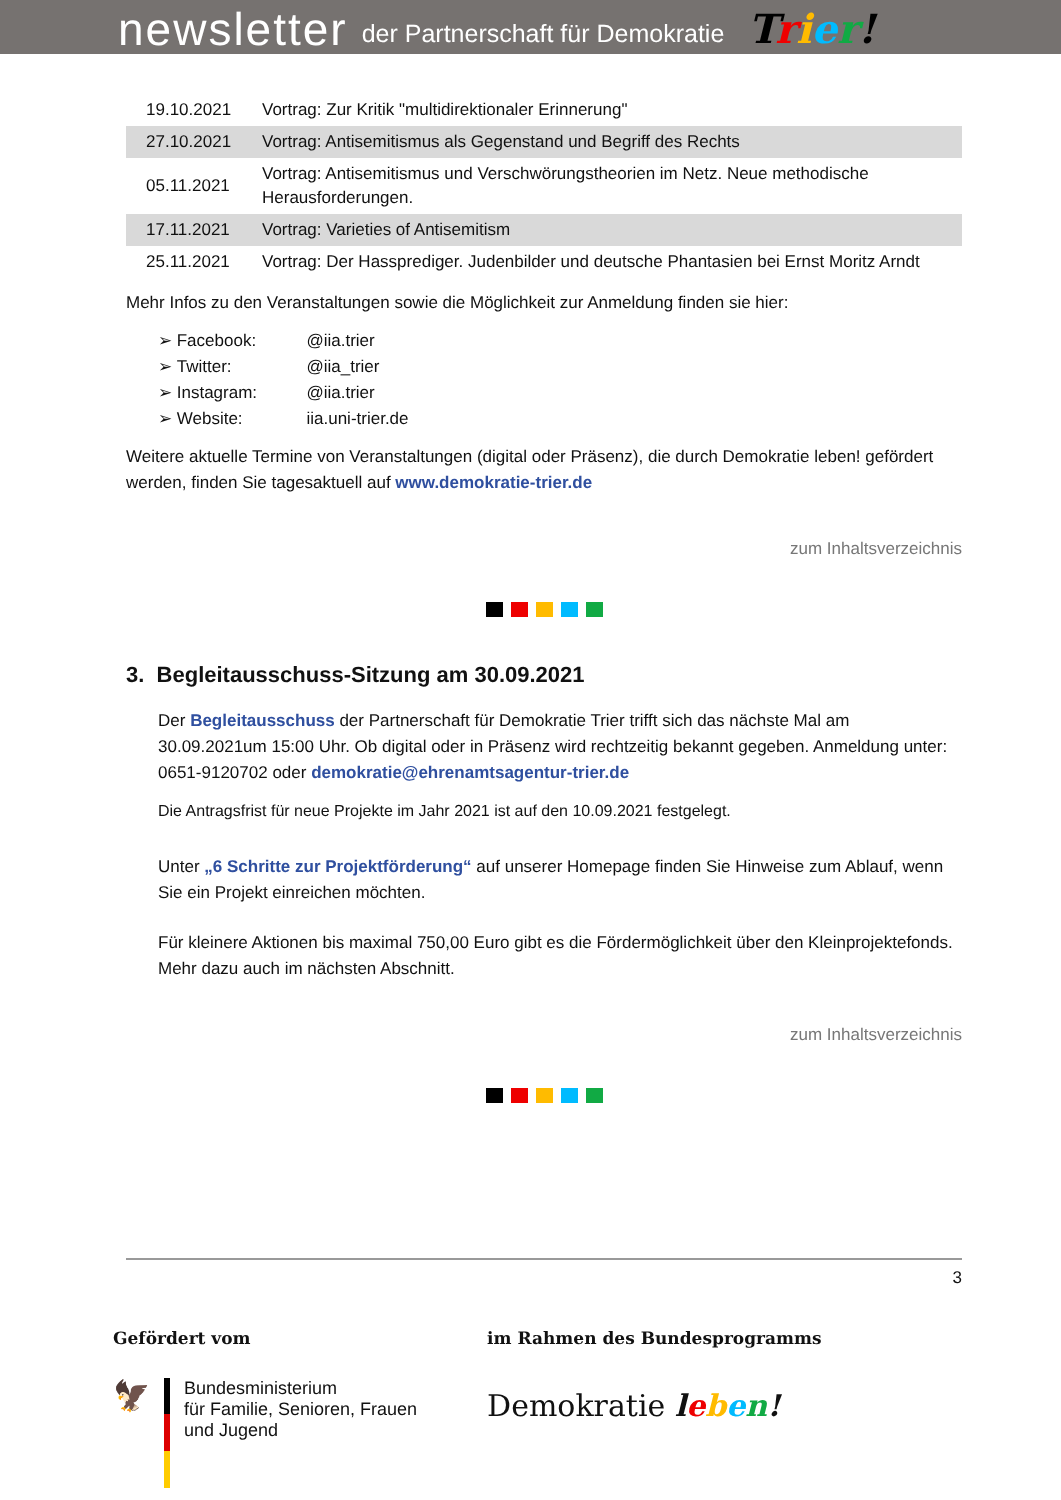newsletter der Partnerschaft für Demokratie Trier!
| 19.10.2021 | Vortrag: Zur Kritik "multidirektionaler Erinnerung" |
| 27.10.2021 | Vortrag: Antisemitismus als Gegenstand und Begriff des Rechts |
| 05.11.2021 | Vortrag: Antisemitismus und Verschwörungstheorien im Netz. Neue methodische Herausforderungen. |
| 17.11.2021 | Vortrag: Varieties of Antisemitism |
| 25.11.2021 | Vortrag: Der Hassprediger. Judenbilder und deutsche Phantasien bei Ernst Moritz Arndt |
Mehr Infos zu den Veranstaltungen sowie die Möglichkeit zur Anmeldung finden sie hier:
➢ Facebook: @iia.trier
➢ Twitter: @iia_trier
➢ Instagram: @iia.trier
➢ Website: iia.uni-trier.de
Weitere aktuelle Termine von Veranstaltungen (digital oder Präsenz), die durch Demokratie leben! gefördert werden, finden Sie tagesaktuell auf www.demokratie-trier.de
zum Inhaltsverzeichnis
3. Begleitausschuss-Sitzung am 30.09.2021
Der Begleitausschuss der Partnerschaft für Demokratie Trier trifft sich das nächste Mal am 30.09.2021um 15:00 Uhr. Ob digital oder in Präsenz wird rechtzeitig bekannt gegeben. Anmeldung unter: 0651-9120702 oder demokratie@ehrenamtsagentur-trier.de
Die Antragsfrist für neue Projekte im Jahr 2021 ist auf den 10.09.2021 festgelegt.
Unter „6 Schritte zur Projektförderung“ auf unserer Homepage finden Sie Hinweise zum Ablauf, wenn Sie ein Projekt einreichen möchten.
Für kleinere Aktionen bis maximal 750,00 Euro gibt es die Fördermöglichkeit über den Kleinprojektefonds. Mehr dazu auch im nächsten Abschnitt.
zum Inhaltsverzeichnis
3
Gefördert vom
🦅
Bundesministerium
für Familie, Senioren, Frauen
und Jugend
im Rahmen des Bundesprogramms
Demokratie leben!